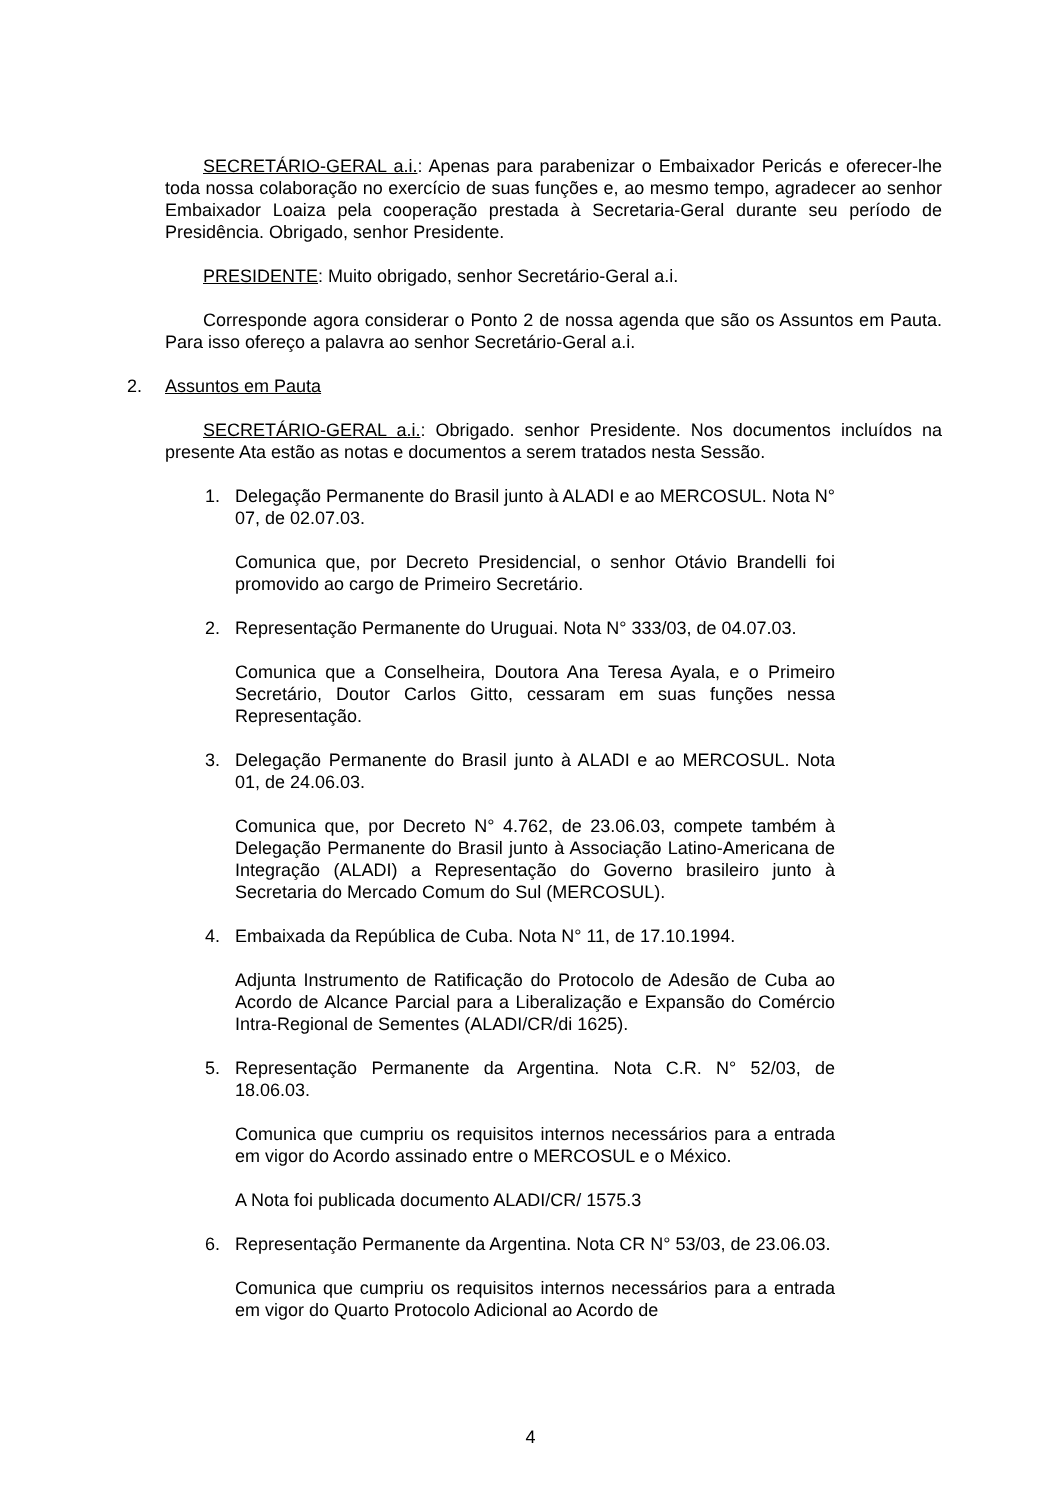SECRETÁRIO-GERAL a.i.: Apenas para parabenizar o Embaixador Pericás e oferecer-lhe toda nossa colaboração no exercício de suas funções e, ao mesmo tempo, agradecer ao senhor Embaixador Loaiza pela cooperação prestada à Secretaria-Geral durante seu período de Presidência. Obrigado, senhor Presidente.
PRESIDENTE: Muito obrigado, senhor Secretário-Geral a.i.
Corresponde agora considerar o Ponto 2 de nossa agenda que são os Assuntos em Pauta. Para isso ofereço a palavra ao senhor Secretário-Geral a.i.
2. Assuntos em Pauta
SECRETÁRIO-GERAL a.i.: Obrigado. senhor Presidente. Nos documentos incluídos na presente Ata estão as notas e documentos a serem tratados nesta Sessão.
1. Delegação Permanente do Brasil junto à ALADI e ao MERCOSUL. Nota N° 07, de 02.07.03.
Comunica que, por Decreto Presidencial, o senhor Otávio Brandelli foi promovido ao cargo de Primeiro Secretário.
2. Representação Permanente do Uruguai. Nota N° 333/03, de 04.07.03.
Comunica que a Conselheira, Doutora Ana Teresa Ayala, e o Primeiro Secretário, Doutor Carlos Gitto, cessaram em suas funções nessa Representação.
3. Delegação Permanente do Brasil junto à ALADI e ao MERCOSUL. Nota 01, de 24.06.03.
Comunica que, por Decreto N° 4.762, de 23.06.03, compete também à Delegação Permanente do Brasil junto à Associação Latino-Americana de Integração (ALADI) a Representação do Governo brasileiro junto à Secretaria do Mercado Comum do Sul (MERCOSUL).
4. Embaixada da República de Cuba. Nota N° 11, de 17.10.1994.
Adjunta Instrumento de Ratificação do Protocolo de Adesão de Cuba ao Acordo de Alcance Parcial para a Liberalização e Expansão do Comércio Intra-Regional de Sementes (ALADI/CR/di 1625).
5. Representação Permanente da Argentina. Nota C.R. N° 52/03, de 18.06.03.
Comunica que cumpriu os requisitos internos necessários para a entrada em vigor do Acordo assinado entre o MERCOSUL e o México.
A Nota foi publicada documento ALADI/CR/ 1575.3
6. Representação Permanente da Argentina. Nota CR N° 53/03, de 23.06.03.
Comunica que cumpriu os requisitos internos necessários para a entrada em vigor do Quarto Protocolo Adicional ao Acordo de
4